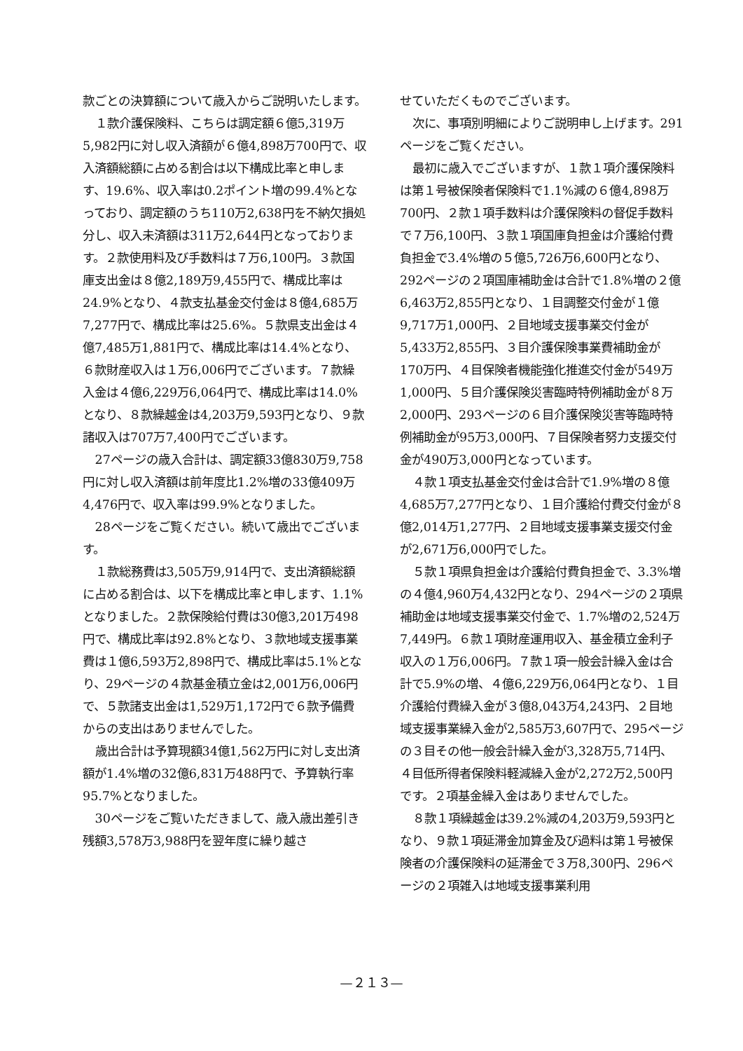款ごとの決算額について歳入からご説明いたします。
１款介護保険料、こちらは調定額６億5,319万5,982円に対し収入済額が６億4,898万700円で、収入済額総額に占める割合は以下構成比率と申します、19.6%、収入率は0.2ポイント増の99.4%となっており、調定額のうち110万2,638円を不納欠損処分し、収入未済額は311万2,644円となっております。２款使用料及び手数料は７万6,100円。３款国庫支出金は８億2,189万9,455円で、構成比率は24.9%となり、４款支払基金交付金は８億4,685万7,277円で、構成比率は25.6%。５款県支出金は４億7,485万1,881円で、構成比率は14.4%となり、６款財産収入は１万6,006円でございます。７款繰入金は４億6,229万6,064円で、構成比率は14.0%となり、８款繰越金は4,203万9,593円となり、９款諸収入は707万7,400円でございます。
27ページの歳入合計は、調定額33億830万9,758円に対し収入済額は前年度比1.2%増の33億409万4,476円で、収入率は99.9%となりました。
28ページをご覧ください。続いて歳出でございます。
１款総務費は3,505万9,914円で、支出済額総額に占める割合は、以下を構成比率と申します、1.1%となりました。２款保険給付費は30億3,201万498円で、構成比率は92.8%となり、３款地域支援事業費は１億6,593万2,898円で、構成比率は5.1%となり、29ページの４款基金積立金は2,001万6,006円で、５款諸支出金は1,529万1,172円で６款予備費からの支出はありませんでした。
歳出合計は予算現額34億1,562万円に対し支出済額が1.4%増の32億6,831万488円で、予算執行率95.7%となりました。
30ページをご覧いただきまして、歳入歳出差引き残額3,578万3,988円を翌年度に繰り越さ
せていただくものでございます。
次に、事項別明細によりご説明申し上げます。291ページをご覧ください。
最初に歳入でございますが、１款１項介護保険料は第１号被保険者保険料で1.1%減の６億4,898万700円、２款１項手数料は介護保険料の督促手数料で７万6,100円、３款１項国庫負担金は介護給付費負担金で3.4%増の５億5,726万6,600円となり、292ページの２項国庫補助金は合計で1.8%増の２億6,463万2,855円となり、１目調整交付金が１億9,717万1,000円、２目地域支援事業交付金が5,433万2,855円、３目介護保険事業費補助金が170万円、４目保険者機能強化推進交付金が549万1,000円、５目介護保険災害臨時特例補助金が８万2,000円、293ページの６目介護保険災害等臨時特例補助金が95万3,000円、７目保険者努力支援交付金が490万3,000円となっています。
４款１項支払基金交付金は合計で1.9%増の８億4,685万7,277円となり、１目介護給付費交付金が８億2,014万1,277円、２目地域支援事業支援交付金が2,671万6,000円でした。
５款１項県負担金は介護給付費負担金で、3.3%増の４億4,960万4,432円となり、294ページの２項県補助金は地域支援事業交付金で、1.7%増の2,524万7,449円。６款１項財産運用収入、基金積立金利子収入の１万6,006円。７款１項一般会計繰入金は合計で5.9%の増、４億6,229万6,064円となり、１目介護給付費繰入金が３億8,043万4,243円、２目地域支援事業繰入金が2,585万3,607円で、295ページの３目その他一般会計繰入金が3,328万5,714円、４目低所得者保険料軽減繰入金が2,272万2,500円です。２項基金繰入金はありませんでした。
８款１項繰越金は39.2%減の4,203万9,593円となり、９款１項延滞金加算金及び過料は第１号被保険者の介護保険料の延滞金で３万8,300円、296ページの２項雑入は地域支援事業利用
—２１３—